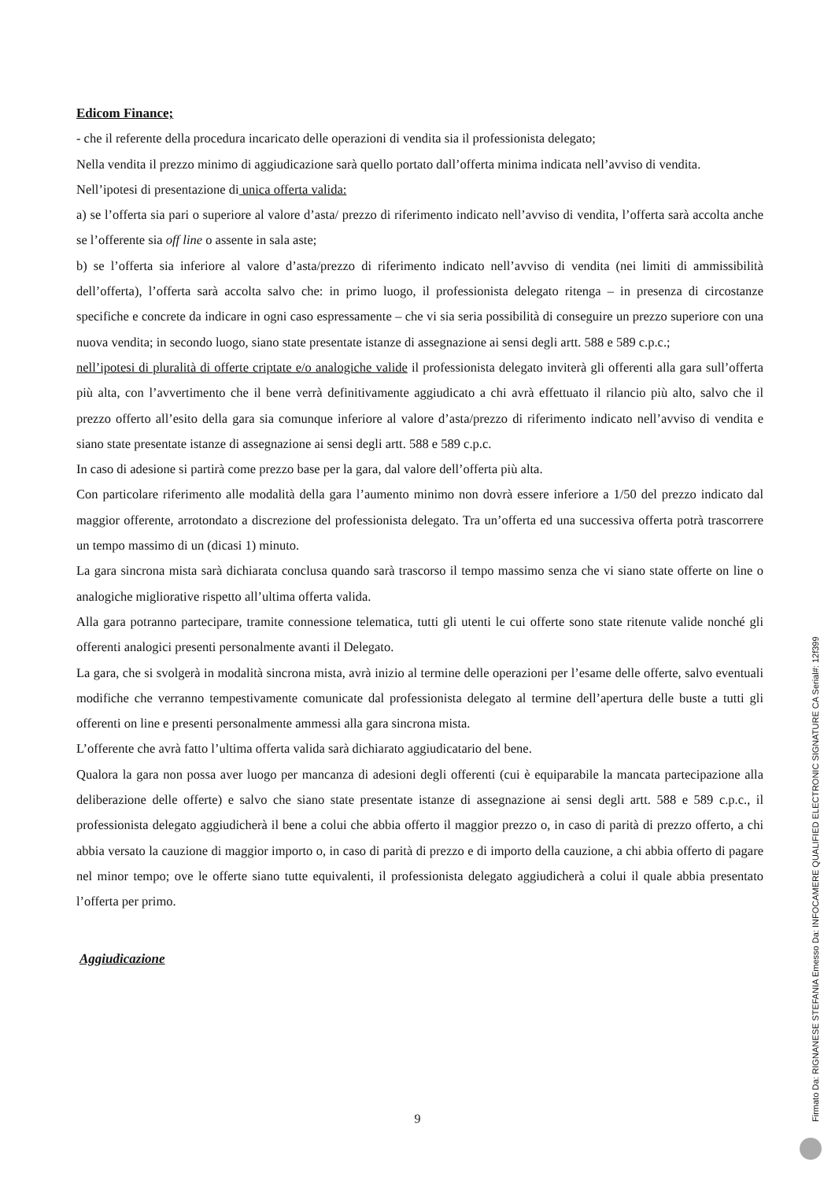Edicom Finance;
- che il referente della procedura incaricato delle operazioni di vendita sia il professionista delegato;
Nella vendita il prezzo minimo di aggiudicazione sarà quello portato dall’offerta minima indicata nell’avviso di vendita.
Nell’ipotesi di presentazione di unica offerta valida:
a) se l’offerta sia pari o superiore al valore d’asta/ prezzo di riferimento indicato nell’avviso di vendita, l’offerta sarà accolta anche se l’offerente sia off line o assente in sala aste;
b) se l’offerta sia inferiore al valore d’asta/prezzo di riferimento indicato nell’avviso di vendita (nei limiti di ammissibilità dell’offerta), l’offerta sarà accolta salvo che: in primo luogo, il professionista delegato ritenga – in presenza di circostanze specifiche e concrete da indicare in ogni caso espressamente – che vi sia seria possibilità di conseguire un prezzo superiore con una nuova vendita; in secondo luogo, siano state presentate istanze di assegnazione ai sensi degli artt. 588 e 589 c.p.c.;
nell’ipotesi di pluralità di offerte criptate e/o analogiche valide il professionista delegato inviterà gli offerenti alla gara sull’offerta più alta, con l’avvertimento che il bene verrà definitivamente aggiudicato a chi avrà effettuato il rilancio più alto, salvo che il prezzo offerto all’esito della gara sia comunque inferiore al valore d’asta/prezzo di riferimento indicato nell’avviso di vendita e siano state presentate istanze di assegnazione ai sensi degli artt. 588 e 589 c.p.c.
In caso di adesione si partirà come prezzo base per la gara, dal valore dell’offerta più alta.
Con particolare riferimento alle modalità della gara l’aumento minimo non dovrà essere inferiore a 1/50 del prezzo indicato dal maggior offerente, arrotondato a discrezione del professionista delegato. Tra un’offerta ed una successiva offerta potrà trascorrere un tempo massimo di un (dicasi 1) minuto.
La gara sincrona mista sarà dichiarata conclusa quando sarà trascorso il tempo massimo senza che vi siano state offerte on line o analogiche migliorative rispetto all’ultima offerta valida.
Alla gara potranno partecipare, tramite connessione telematica, tutti gli utenti le cui offerte sono state ritenute valide nonché gli offerenti analogici presenti personalmente avanti il Delegato.
La gara, che si svolgerà in modalità sincrona mista, avrà inizio al termine delle operazioni per l’esame delle offerte, salvo eventuali modifiche che verranno tempestivamente comunicate dal professionista delegato al termine dell’apertura delle buste a tutti gli offerenti on line e presenti personalmente ammessi alla gara sincrona mista.
L’offerente che avrà fatto l’ultima offerta valida sarà dichiarato aggiudicatario del bene.
Qualora la gara non possa aver luogo per mancanza di adesioni degli offerenti (cui è equiparabile la mancata partecipazione alla deliberazione delle offerte) e salvo che siano state presentate istanze di assegnazione ai sensi degli artt. 588 e 589 c.p.c., il professionista delegato aggiudicherà il bene a colui che abbia offerto il maggior prezzo o, in caso di parità di prezzo offerto, a chi abbia versato la cauzione di maggior importo o, in caso di parità di prezzo e di importo della cauzione, a chi abbia offerto di pagare nel minor tempo; ove le offerte siano tutte equivalenti, il professionista delegato aggiudicherà a colui il quale abbia presentato l’offerta per primo.
Aggiudicazione
9
Firmato Da: RIGNANESE STEFANIA Emesso Da: INFOCAMERE QUALIFIED ELECTRONIC SIGNATURE CA Serial#: 12f399